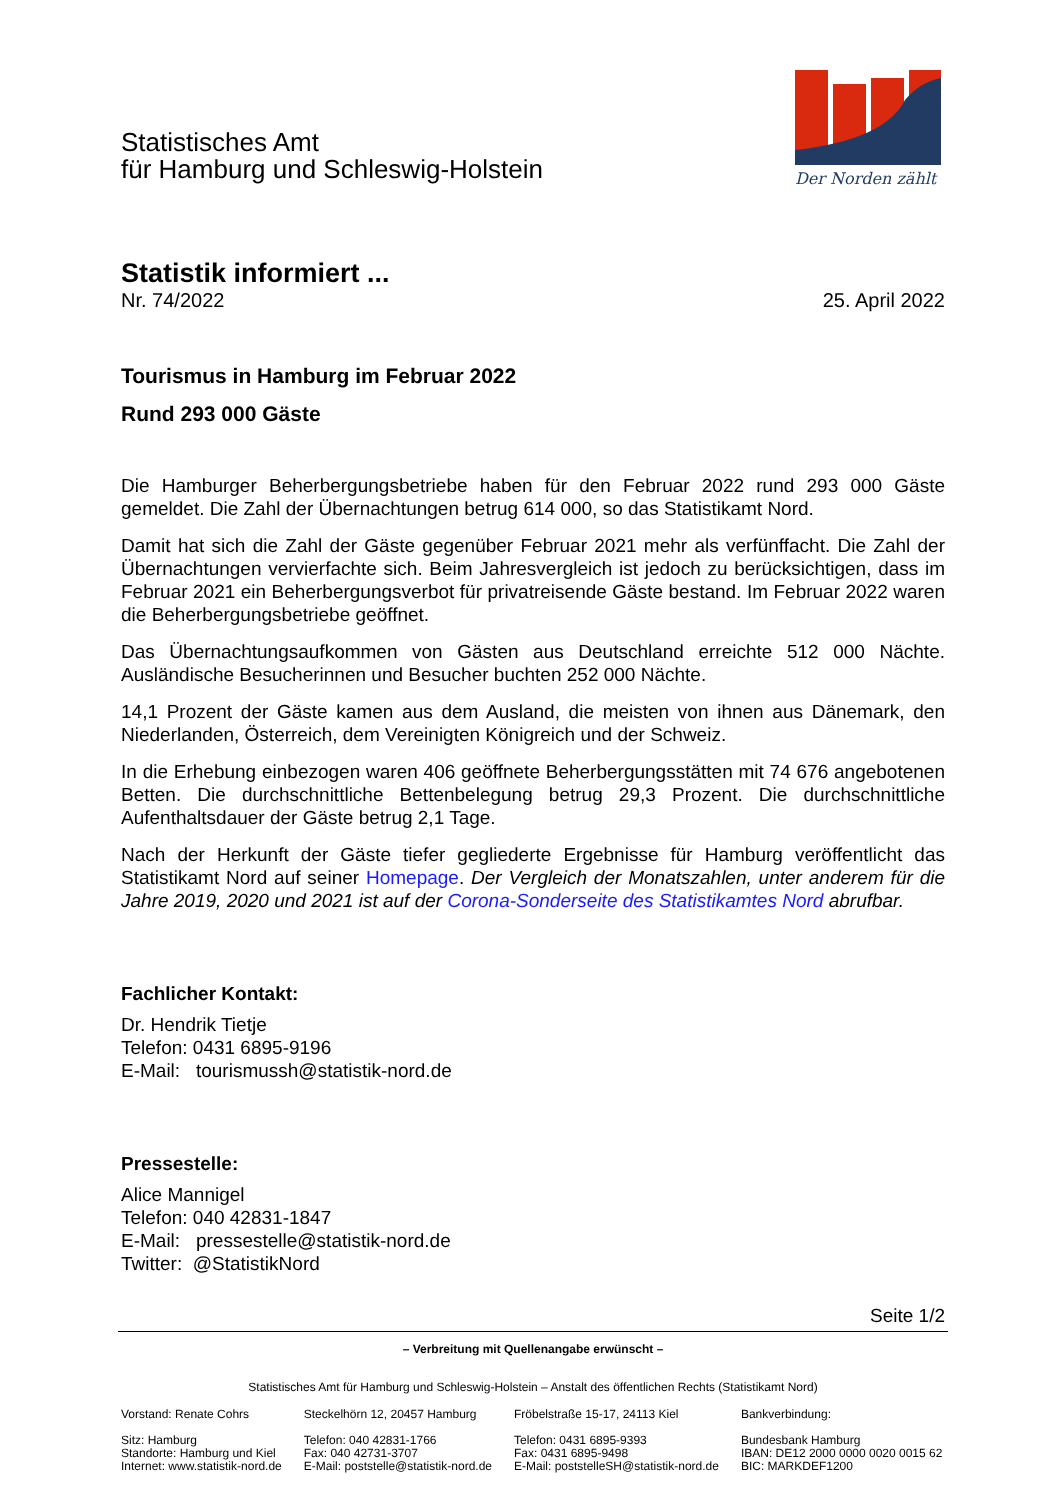Statistisches Amt
für Hamburg und Schleswig-Holstein
Der Norden zählt
Statistik informiert ...
Nr. 74/2022 25. April 2022
Tourismus in Hamburg im Februar 2022
Rund 293 000 Gäste
Die Hamburger Beherbergungsbetriebe haben für den Februar 2022 rund 293 000 Gäste gemeldet. Die Zahl der Übernachtungen betrug 614 000, so das Statistikamt Nord.
Damit hat sich die Zahl der Gäste gegenüber Februar 2021 mehr als verfünffacht. Die Zahl der Übernachtungen vervierfachte sich. Beim Jahresvergleich ist jedoch zu berücksichtigen, dass im Februar 2021 ein Beherbergungsverbot für privatreisende Gäste bestand. Im Februar 2022 waren die Beherbergungsbetriebe geöffnet.
Das Übernachtungsaufkommen von Gästen aus Deutschland erreichte 512 000 Nächte. Ausländische Besucherinnen und Besucher buchten 252 000 Nächte.
14,1 Prozent der Gäste kamen aus dem Ausland, die meisten von ihnen aus Dänemark, den Niederlanden, Österreich, dem Vereinigten Königreich und der Schweiz.
In die Erhebung einbezogen waren 406 geöffnete Beherbergungsstätten mit 74 676 angebotenen Betten. Die durchschnittliche Bettenbelegung betrug 29,3 Prozent. Die durchschnittliche Aufenthaltsdauer der Gäste betrug 2,1 Tage.
Nach der Herkunft der Gäste tiefer gegliederte Ergebnisse für Hamburg veröffentlicht das Statistikamt Nord auf seiner Homepage. Der Vergleich der Monatszahlen, unter anderem für die Jahre 2019, 2020 und 2021 ist auf der Corona-Sonderseite des Statistikamtes Nord abrufbar.
Fachlicher Kontakt:
Dr. Hendrik Tietje
Telefon: 0431 6895-9196
E-Mail: tourismussh@statistik-nord.de
Pressestelle:
Alice Mannigel
Telefon: 040 42831-1847
E-Mail: pressestelle@statistik-nord.de
Twitter: @StatistikNord
Seite 1/2
– Verbreitung mit Quellenangabe erwünscht –
Statistisches Amt für Hamburg und Schleswig-Holstein – Anstalt des öffentlichen Rechts (Statistikamt Nord)
Vorstand: Renate Cohrs
Sitz: Hamburg
Standorte: Hamburg und Kiel
Internet: www.statistik-nord.de
Steckelhörn 12, 20457 Hamburg
Telefon: 040 42831-1766
Fax: 040 42731-3707
E-Mail: poststelle@statistik-nord.de
Fröbelstraße 15-17, 24113 Kiel
Telefon: 0431 6895-9393
Fax: 0431 6895-9498
E-Mail: poststelleSH@statistik-nord.de
Bankverbindung:
Bundesbank Hamburg
IBAN: DE12 2000 0000 0020 0015 62
BIC: MARKDEF1200